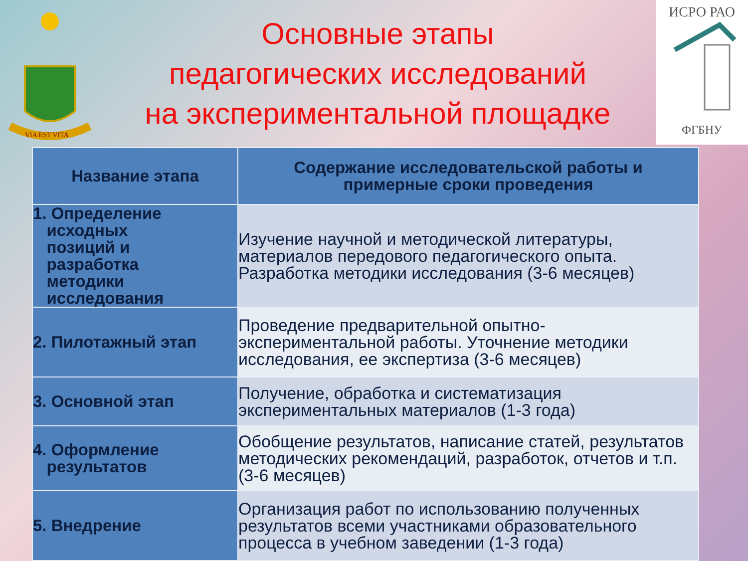VIA EST VITA
Основные этапы
педагогических исследований
на экспериментальной площадке
ИСРО РАО
ФГБНУ
| Название этапа | Содержание исследовательской работы и примерные сроки проведения |
| --- | --- |
| 1. Определение исходных позиций и разработка методики исследования | Изучение научной и методической литературы, материалов передового педагогического опыта. Разработка методики исследования (3-6 месяцев) |
| 2. Пилотажный этап | Проведение предварительной опытно-экспериментальной работы. Уточнение методики исследования, ее экспертиза (3-6 месяцев) |
| 3. Основной этап | Получение, обработка и систематизация экспериментальных материалов (1-3 года) |
| 4. Оформление результатов | Обобщение результатов, написание статей, результатов методических рекомендаций, разработок, отчетов и т.п. (3-6 месяцев) |
| 5. Внедрение | Организация работ по использованию полученных результатов всеми участниками образовательного процесса в учебном заведении (1-3 года) |